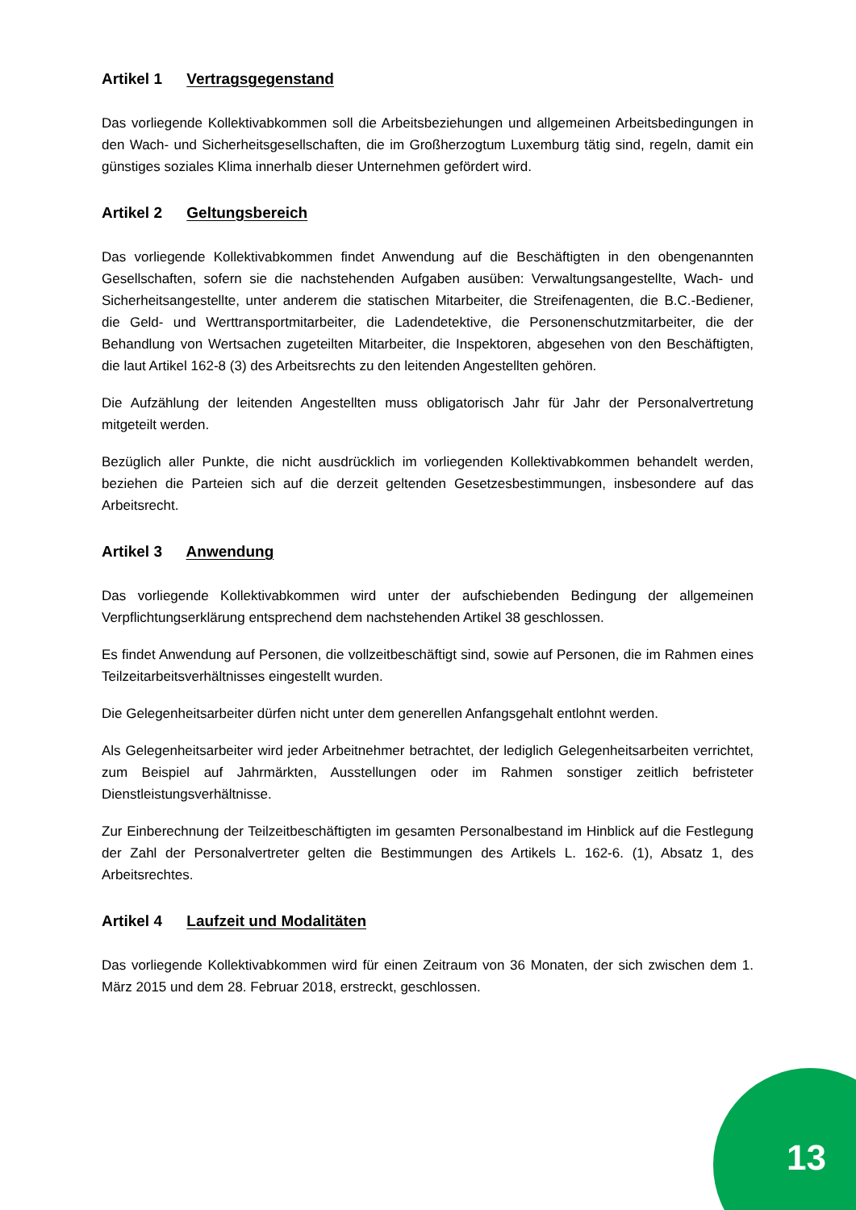Artikel 1 Vertragsgegenstand
Das vorliegende Kollektivabkommen soll die Arbeitsbeziehungen und allgemeinen Arbeitsbedingungen in den Wach- und Sicherheitsgesellschaften, die im Großherzogtum Luxemburg tätig sind, regeln, damit ein günstiges soziales Klima innerhalb dieser Unternehmen gefördert wird.
Artikel 2 Geltungsbereich
Das vorliegende Kollektivabkommen findet Anwendung auf die Beschäftigten in den obengenannten Gesellschaften, sofern sie die nachstehenden Aufgaben ausüben: Verwaltungsangestellte, Wach- und Sicherheitsangestellte, unter anderem die statischen Mitarbeiter, die Streifenagenten, die B.C.-Bediener, die Geld- und Werttransportmitarbeiter, die Ladendetektive, die Personenschutzmitarbeiter, die der Behandlung von Wertsachen zugeteilten Mitarbeiter, die Inspektoren, abgesehen von den Beschäftigten, die laut Artikel 162-8 (3) des Arbeitsrechts zu den leitenden Angestellten gehören.
Die Aufzählung der leitenden Angestellten muss obligatorisch Jahr für Jahr der Personalvertretung mitgeteilt werden.
Bezüglich aller Punkte, die nicht ausdrücklich im vorliegenden Kollektivabkommen behandelt werden, beziehen die Parteien sich auf die derzeit geltenden Gesetzesbestimmungen, insbesondere auf das Arbeitsrecht.
Artikel 3 Anwendung
Das vorliegende Kollektivabkommen wird unter der aufschiebenden Bedingung der allgemeinen Verpflichtungserklärung entsprechend dem nachstehenden Artikel 38 geschlossen.
Es findet Anwendung auf Personen, die vollzeitbeschäftigt sind, sowie auf Personen, die im Rahmen eines Teilzeitarbeitsverhältnisses eingestellt wurden.
Die Gelegenheitsarbeiter dürfen nicht unter dem generellen Anfangsgehalt entlohnt werden.
Als Gelegenheitsarbeiter wird jeder Arbeitnehmer betrachtet, der lediglich Gelegenheitsarbeiten verrichtet, zum Beispiel auf Jahrmärkten, Ausstellungen oder im Rahmen sonstiger zeitlich befristeter Dienstleistungsverhältnisse.
Zur Einberechnung der Teilzeitbeschäftigten im gesamten Personalbestand im Hinblick auf die Festlegung der Zahl der Personalvertreter gelten die Bestimmungen des Artikels L. 162-6. (1), Absatz 1, des Arbeitsrechtes.
Artikel 4 Laufzeit und Modalitäten
Das vorliegende Kollektivabkommen wird für einen Zeitraum von 36 Monaten, der sich zwischen dem 1. März 2015 und dem 28. Februar 2018, erstreckt, geschlossen.
13